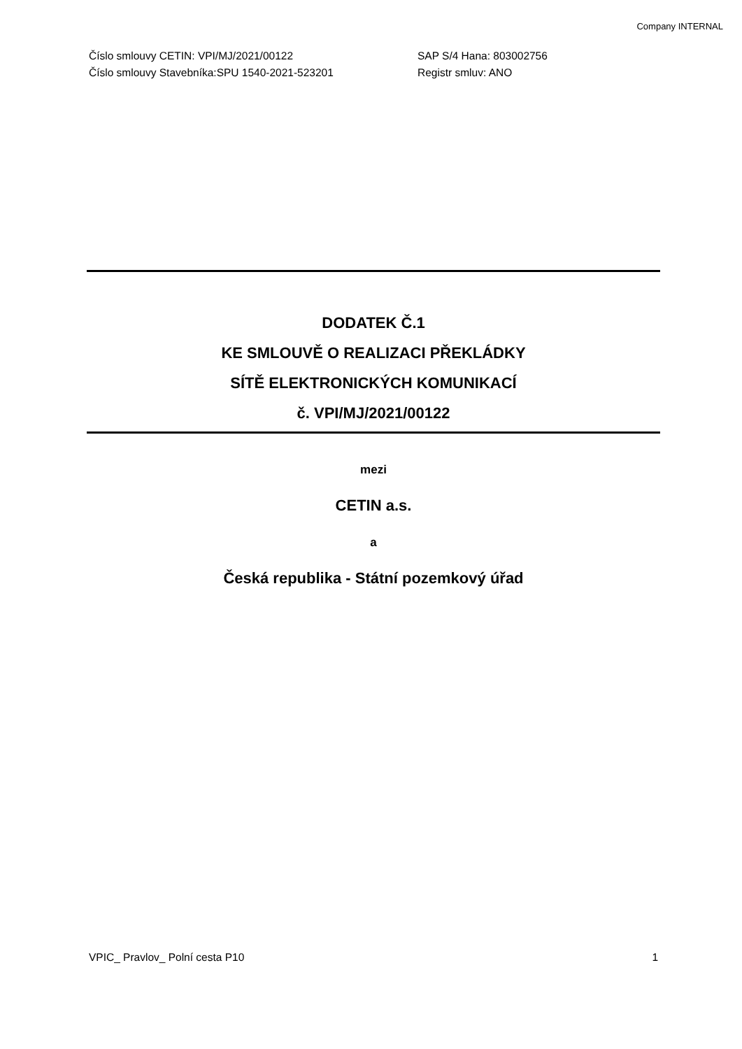Company INTERNAL
Číslo smlouvy CETIN: VPI/MJ/2021/00122
SAP S/4 Hana: 803002756
Číslo smlouvy Stavebníka:SPU 1540-2021-523201
Registr smluv: ANO
DODATEK Č.1
KE SMLOUVĚ O REALIZACI PŘEKLÁDKY
SÍTĚ ELEKTRONICKÝCH KOMUNIKACÍ
č. VPI/MJ/2021/00122
mezi
CETIN a.s.
a
Česká republika - Státní pozemkový úřad
VPIC_ Pravlov_ Polní cesta P10 1